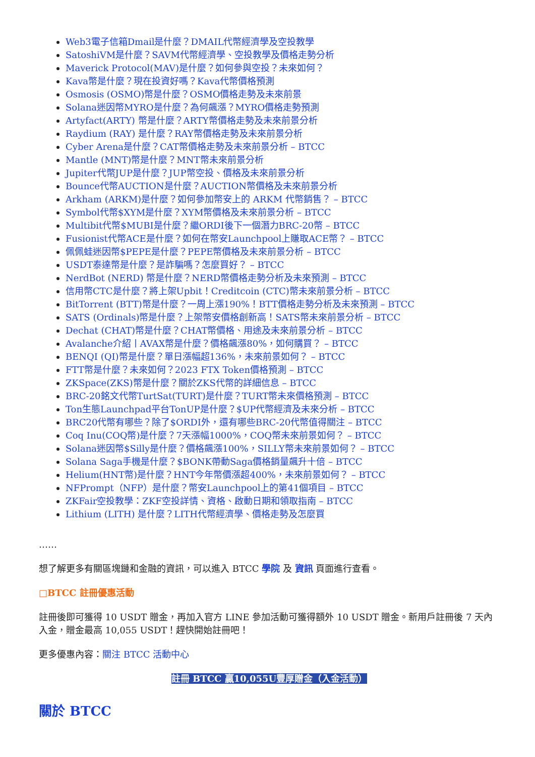Web3電子信箱Dmail是什麼？DMAIL代幣經濟學及空投教學
SatoshiVM是什麼？SAVM代幣經濟學、空投教學及價格走勢分析
Maverick Protocol(MAV)是什麼？如何參與空投？未來如何？
Kava幣是什麼？現在投資好嗎？Kava代幣價格預測
Osmosis (OSMO)幣是什麼？OSMO價格走勢及未來前景
Solana迷因幣MYRO是什麼？為何飆漲？MYRO價格走勢預測
Artyfact(ARTY) 幣是什麼？ARTY幣價格走勢及未來前景分析
Raydium (RAY) 是什麼？RAY幣價格走勢及未來前景分析
Cyber Arena是什麼？CAT幣價格走勢及未來前景分析 – BTCC
Mantle (MNT)幣是什麼？MNT幣未來前景分析
Jupiter代幣JUP是什麼？JUP幣空投、價格及未來前景分析
Bounce代幣AUCTION是什麼？AUCTION幣價格及未來前景分析
Arkham (ARKM)是什麼？如何參加幣安上的 ARKM 代幣銷售？ – BTCC
Symbol代幣$XYM是什麼？XYM幣價格及未來前景分析 – BTCC
Multibit代幣$MUBI是什麼？繼ORDI後下一個潛力BRC-20幣 – BTCC
Fusionist代幣ACE是什麼？如何在幣安Launchpool上賺取ACE幣？ – BTCC
佩佩蛙迷因幣$PEPE是什麼？PEPE幣價格及未來前景分析 – BTCC
USDT泰達幣是什麼？是詐騙嗎？怎麼買好？ – BTCC
NerdBot (NERD) 幣是什麼？NERD幣價格走勢分析及未來預測 – BTCC
信用幣CTC是什麼？將上架Upbit！Creditcoin (CTC)幣未來前景分析 – BTCC
BitTorrent (BTT)幣是什麼？一周上漲190%！BTT價格走勢分析及未來預測 – BTCC
SATS (Ordinals)幣是什麼？上架幣安價格創新高！SATS幣未來前景分析 – BTCC
Dechat (CHAT)幣是什麼？CHAT幣價格、用途及未來前景分析 – BTCC
Avalanche介紹丨AVAX幣是什麼？價格飆漲80%，如何購買？ – BTCC
BENQI (QI)幣是什麼？單日漲幅超136%，未來前景如何？ – BTCC
FTT幣是什麼？未來如何？2023 FTX Token價格預測 – BTCC
ZKSpace(ZKS)幣是什麼？關於ZKS代幣的詳細信息 – BTCC
BRC-20銘文代幣TurtSat(TURT)是什麼？TURT幣未來價格預測 – BTCC
Ton生態Launchpad平台TonUP是什麼？$UP代幣經濟及未來分析 – BTCC
BRC20代幣有哪些？除了$ORDI外，還有哪些BRC-20代幣值得關注 – BTCC
Coq Inu(COQ幣)是什麼？7天漲幅1000%，COQ幣未來前景如何？ – BTCC
Solana迷因幣$Silly是什麼？價格飆漲100%，SILLY幣未來前景如何？ – BTCC
Solana Saga手機是什麼？$BONK帶動Saga價格銷量飆升十倍 – BTCC
Helium(HNT幣)是什麼？HNT今年幣價漲超400%，未來前景如何？ – BTCC
NFPrompt（NFP）是什麼？幣安Launchpool上的第41個項目 – BTCC
ZKFair空投教學：ZKF空投詳情、資格、啟動日期和領取指南 – BTCC
Lithium (LITH) 是什麼？LITH代幣經濟學、價格走勢及怎麼買
……
想了解更多有關區塊鏈和金融的資訊，可以進入 BTCC 學院 及 資訊 頁面進行查看。
□BTCC 註冊優惠活動
註冊後即可獲得 10 USDT 贈金，再加入官方 LINE 參加活動可獲得額外 10 USDT 贈金。新用戶註冊後 7 天內入金，贈金最高 10,055 USDT！趕快開始註冊吧！
更多優惠內容：關注 BTCC 活動中心
註冊 BTCC 贏10,055U豐厚贈金（入金活動）
關於 BTCC